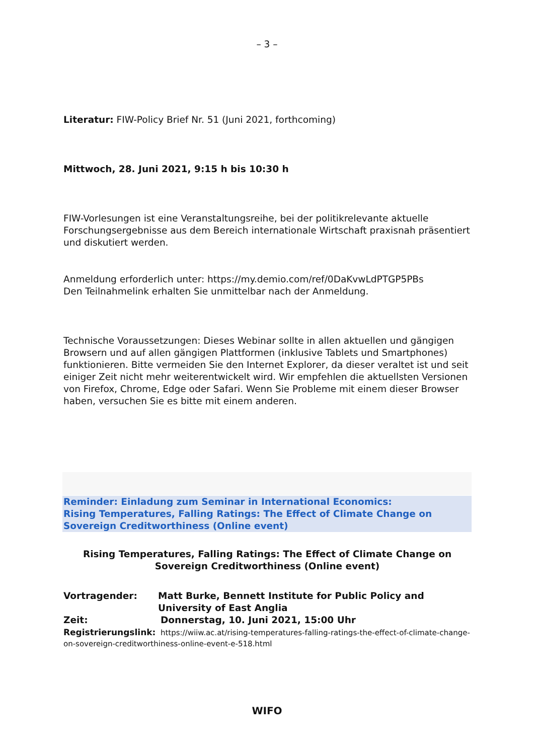– 3 –
Literatur: FIW-Policy Brief Nr. 51 (Juni 2021, forthcoming)
Mittwoch, 28. Juni 2021, 9:15 h bis 10:30 h
FIW-Vorlesungen ist eine Veranstaltungsreihe, bei der politikrelevante aktuelle Forschungsergebnisse aus dem Bereich internationale Wirtschaft praxisnah präsentiert und diskutiert werden.
Anmeldung erforderlich unter: https://my.demio.com/ref/0DaKvwLdPTGP5PBs
Den Teilnahmelink erhalten Sie unmittelbar nach der Anmeldung.
Technische Voraussetzungen: Dieses Webinar sollte in allen aktuellen und gängigen Browsern und auf allen gängigen Plattformen (inklusive Tablets und Smartphones) funktionieren. Bitte vermeiden Sie den Internet Explorer, da dieser veraltet ist und seit einiger Zeit nicht mehr weiterentwickelt wird. Wir empfehlen die aktuellsten Versionen von Firefox, Chrome, Edge oder Safari. Wenn Sie Probleme mit einem dieser Browser haben, versuchen Sie es bitte mit einem anderen.
Reminder: Einladung zum Seminar in International Economics:
Rising Temperatures, Falling Ratings: The Effect of Climate Change on Sovereign Creditworthiness (Online event)
Rising Temperatures, Falling Ratings: The Effect of Climate Change on Sovereign Creditworthiness (Online event)
Vortragender: Matt Burke, Bennett Institute for Public Policy and University of East Anglia
Zeit: Donnerstag, 10. Juni 2021, 15:00 Uhr
Registrierungslink: https://wiiw.ac.at/rising-temperatures-falling-ratings-the-effect-of-climate-change-on-sovereign-creditworthiness-online-event-e-518.html
WIFO